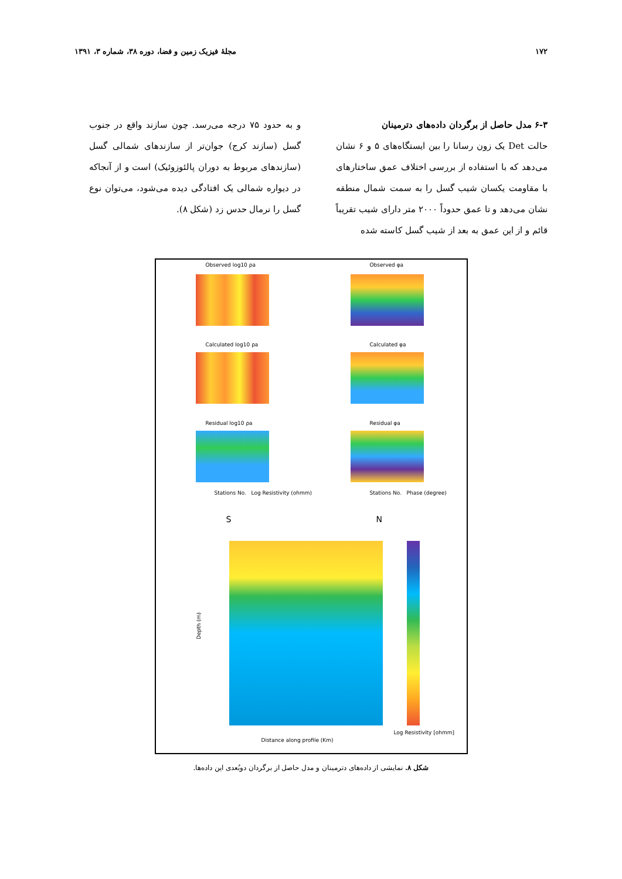۱۷۲ مجلهٔ فیزیک زمین و فضا، دوره ۳۸، شماره ۳، ۱۳۹۱
۶-۳ مدل حاصل از برگردان داده‌های دترمینان
حالت Det یک زون رسانا را بین ایستگاه‌های ۵ و ۶ نشان می‌دهد که با استفاده از بررسی اختلاف عمق ساختارهای با مقاومت یکسان شیب گسل را به سمت شمال منطقه نشان می‌دهد و تا عمق حدوداً ۲۰۰۰ متر دارای شیب تقریباً قائم و از این عمق به بعد از شیب گسل کاسته شده
و به حدود ۷۵ درجه می‌رسد. چون سازند واقع در جنوب گسل (سازند کرج) جوان‌تر از سازندهای شمالی گسل (سازندهای مربوط به دوران پالئوزوئیک) است و از آنجاکه در دیواره شمالی یک افتادگی دیده می‌شود، می‌توان نوع گسل را نرمال حدس زد (شکل ۸).
Observed log10 ρa Observed φa
Calculated log10 ρa Calculated φa
Residual log10 ρa Residual φa
Stations No. Log Resistivity (ohmm)
Stations No. Phase (degree)
S N
Depth (m)
Distance along profile (Km)
Log Resistivity [ohmm]
شکل ۸. نمایشی از داده‌های دترمینان و مدل حاصل از برگردان دوبُعدی این داده‌ها.